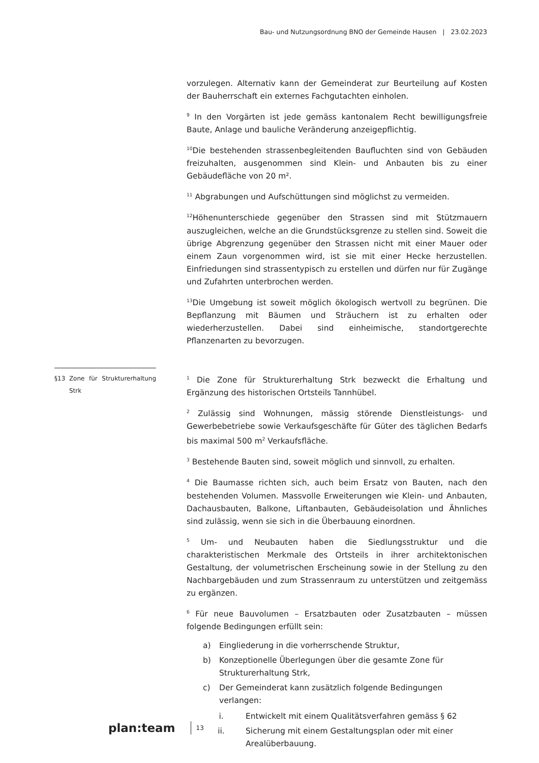Bau- und Nutzungsordnung BNO der Gemeinde Hausen | 23.02.2023
vorzulegen. Alternativ kann der Gemeinderat zur Beurteilung auf Kosten der Bauherrschaft ein externes Fachgutachten einholen.
<sup>9</sup> In den Vorgärten ist jede gemäss kantonalem Recht bewilligungsfreie Baute, Anlage und bauliche Veränderung anzeigepflichtig.
<sup>10</sup> Die bestehenden strassenbegleitenden Baufluchten sind von Gebäuden freizuhalten, ausgenommen sind Klein- und Anbauten bis zu einer Gebäudefläche von 20 m².
<sup>11</sup> Abgrabungen und Aufschüttungen sind möglichst zu vermeiden.
<sup>12</sup>Höhenunterschiede gegenüber den Strassen sind mit Stützmauern auszugleichen, welche an die Grundstücksgrenze zu stellen sind. Soweit die übrige Abgrenzung gegenüber den Strassen nicht mit einer Mauer oder einem Zaun vorgenommen wird, ist sie mit einer Hecke herzustellen. Einfriedungen sind strassentypisch zu erstellen und dürfen nur für Zugänge und Zufahrten unterbrochen werden.
<sup>13</sup> Die Umgebung ist soweit möglich ökologisch wertvoll zu begrünen. Die Bepflanzung mit Bäumen und Sträuchern ist zu erhalten oder wiederherzustellen. Dabei sind einheimische, standortgerechte Pflanzenarten zu bevorzugen.
§13 Zone für Strukturerhaltung Strk
<sup>1</sup> Die Zone für Strukturerhaltung Strk bezweckt die Erhaltung und Ergänzung des historischen Ortsteils Tannhübel.
<sup>2</sup> Zulässig sind Wohnungen, mässig störende Dienstleistungs- und Gewerbebetriebe sowie Verkaufsgeschäfte für Güter des täglichen Bedarfs bis maximal 500 m<sup>2</sup> Verkaufsfläche.
<sup>3</sup> Bestehende Bauten sind, soweit möglich und sinnvoll, zu erhalten.
<sup>4</sup> Die Baumasse richten sich, auch beim Ersatz von Bauten, nach den bestehenden Volumen. Massvolle Erweiterungen wie Klein- und Anbauten, Dachausbauten, Balkone, Liftanbauten, Gebäudeisolation und Ähnliches sind zulässig, wenn sie sich in die Überbauung einordnen.
<sup>5</sup> Um- und Neubauten haben die Siedlungsstruktur und die charakteristischen Merkmale des Ortsteils in ihrer architektonischen Gestaltung, der volumetrischen Erscheinung sowie in der Stellung zu den Nachbargebäuden und zum Strassenraum zu unterstützen und zeitgemäss zu ergänzen.
<sup>6</sup> Für neue Bauvolumen – Ersatzbauten oder Zusatzbauten – müssen folgende Bedingungen erfüllt sein:
a) Eingliederung in die vorherrschende Struktur,
b) Konzeptionelle Überlegungen über die gesamte Zone für Strukturerhaltung Strk,
c) Der Gemeinderat kann zusätzlich folgende Bedingungen verlangen:
i. Entwickelt mit einem Qualitätsverfahren gemäss § 62
ii. Sicherung mit einem Gestaltungsplan oder mit einer Arealüberbauung.
plan:team 13